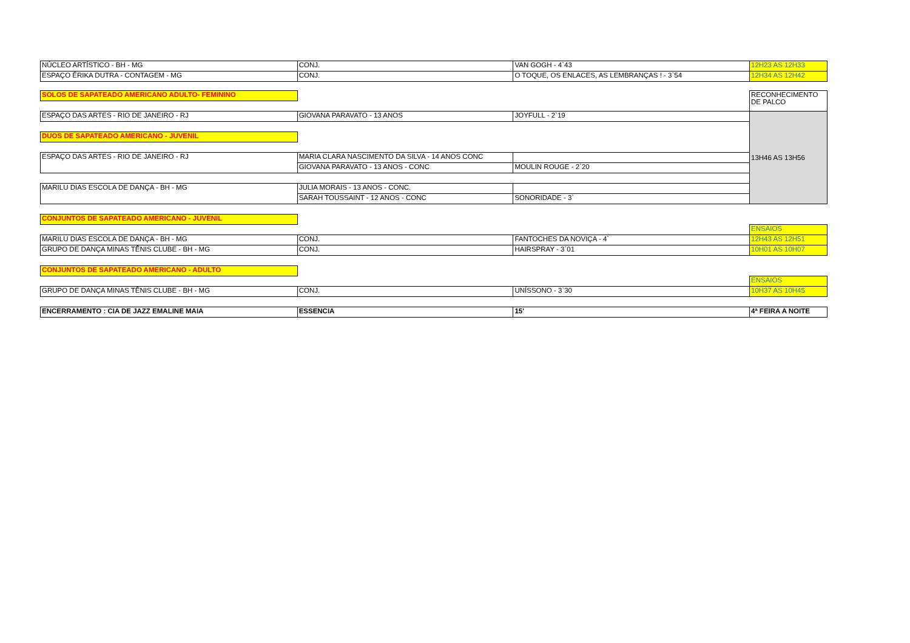| NÚCLEO ARTÍSTICO - BH - MG | CONJ. | VAN GOGH - 4`43 | 12H23 AS 12H33 |
| ESPAÇO ÉRIKA DUTRA - CONTAGEM - MG | CONJ. | O TOQUE, OS ENLACES, AS LEMBRANÇAS ! - 3`54 | 12H34 AS 12H42 |
| SOLOS DE SAPATEADO AMERICANO ADULTO- FEMININO | | | RECONHECIMENTO DE PALCO |
| ESPAÇO DAS ARTES - RIO DE JANEIRO - RJ | GIOVANA PARAVATO - 13 ANOS | JOYFULL - 2`19 | 13H46 AS 13H56 |
| DUOS DE SAPATEADO AMERICANO - JUVENIL | | | |
| ESPAÇO DAS ARTES - RIO DE JANEIRO - RJ | MARIA CLARA NASCIMENTO DA SILVA - 14 ANOS CONC | | |
| | GIOVANA PARAVATO - 13 ANOS - CONC | MOULIN ROUGE - 2`20 | |
| MARILU DIAS ESCOLA DE DANÇA - BH - MG | JULIA MORAIS - 13 ANOS - CONC. | | |
| | SARAH TOUSSAINT - 12 ANOS - CONC | SONORIDADE - 3` | |
| CONJUNTOS DE SAPATEADO AMERICANO - JUVENIL | | | |
| | | | ENSAIOS |
| MARILU DIAS ESCOLA DE DANÇA - BH - MG | CONJ. | FANTOCHES DA NOVIÇA - 4` | 12H43 AS 12H51 |
| GRUPO DE DANÇA MINAS TÊNIS CLUBE - BH - MG | CONJ. | HAIRSPRAY - 3`01 | 10H01 AS 10H07 |
| CONJUNTOS DE SAPATEADO AMERICANO - ADULTO | | | |
| | | | ENSAIOS |
| GRUPO DE DANÇA MINAS TÊNIS CLUBE - BH - MG | CONJ. | UNÍSSONO - 3`30 | 10H37 AS 10H45 |
| ENCERRAMENTO : CIA DE JAZZ EMALINE MAIA | ESSENCIA | 15' | 4ª FEIRA A NOITE |